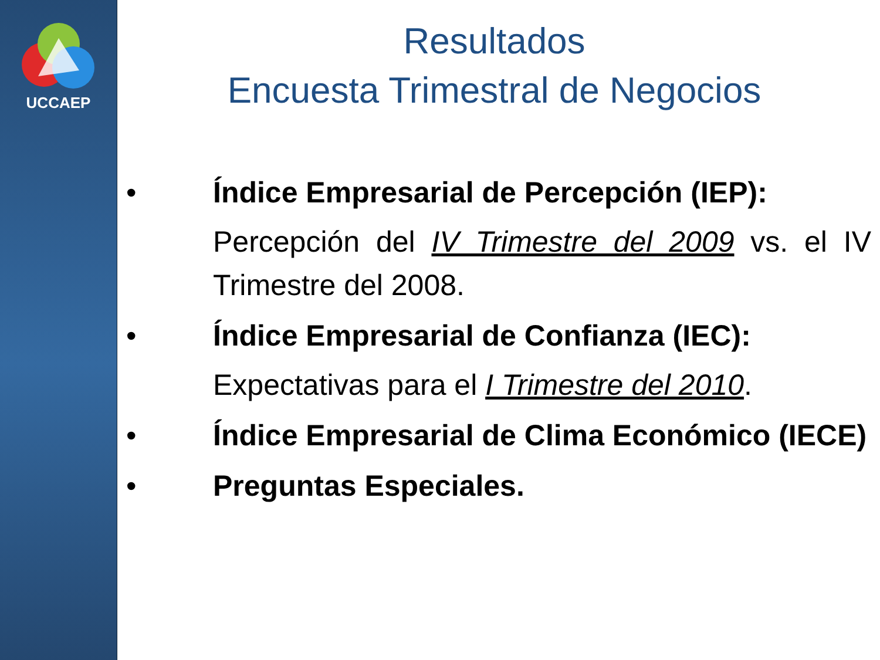UCCAEP
Resultados
Encuesta Trimestral de Negocios
• Índice Empresarial de Percepción (IEP):
Percepción del IV Trimestre del 2009 vs. el IV Trimestre del 2008.
• Índice Empresarial de Confianza (IEC):
Expectativas para el I Trimestre del 2010.
• Índice Empresarial de Clima Económico (IECE)
• Preguntas Especiales.